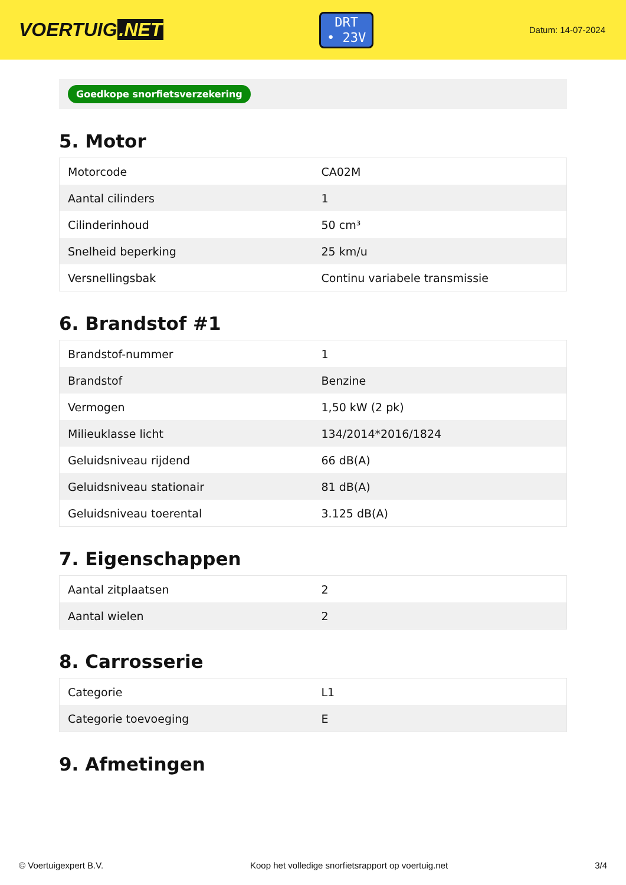VOERTUIG.NET
DRT
• 23V
Datum: 14-07-2024
Goedkope snorfietsverzekering
5. Motor
| Motorcode | CA02M |
| Aantal cilinders | 1 |
| Cilinderinhoud | 50 cm³ |
| Snelheid beperking | 25 km/u |
| Versnellingsbak | Continu variabele transmissie |
6. Brandstof #1
| Brandstof-nummer | 1 |
| Brandstof | Benzine |
| Vermogen | 1,50 kW (2 pk) |
| Milieuklasse licht | 134/2014*2016/1824 |
| Geluidsniveau rijdend | 66 dB(A) |
| Geluidsniveau stationair | 81 dB(A) |
| Geluidsniveau toerental | 3.125 dB(A) |
7. Eigenschappen
| Aantal zitplaatsen | 2 |
| Aantal wielen | 2 |
8. Carrosserie
| Categorie | L1 |
| Categorie toevoeging | E |
9. Afmetingen
© Voertuigexpert B.V. Koop het volledige snorfietsrapport op voertuig.net 3/4